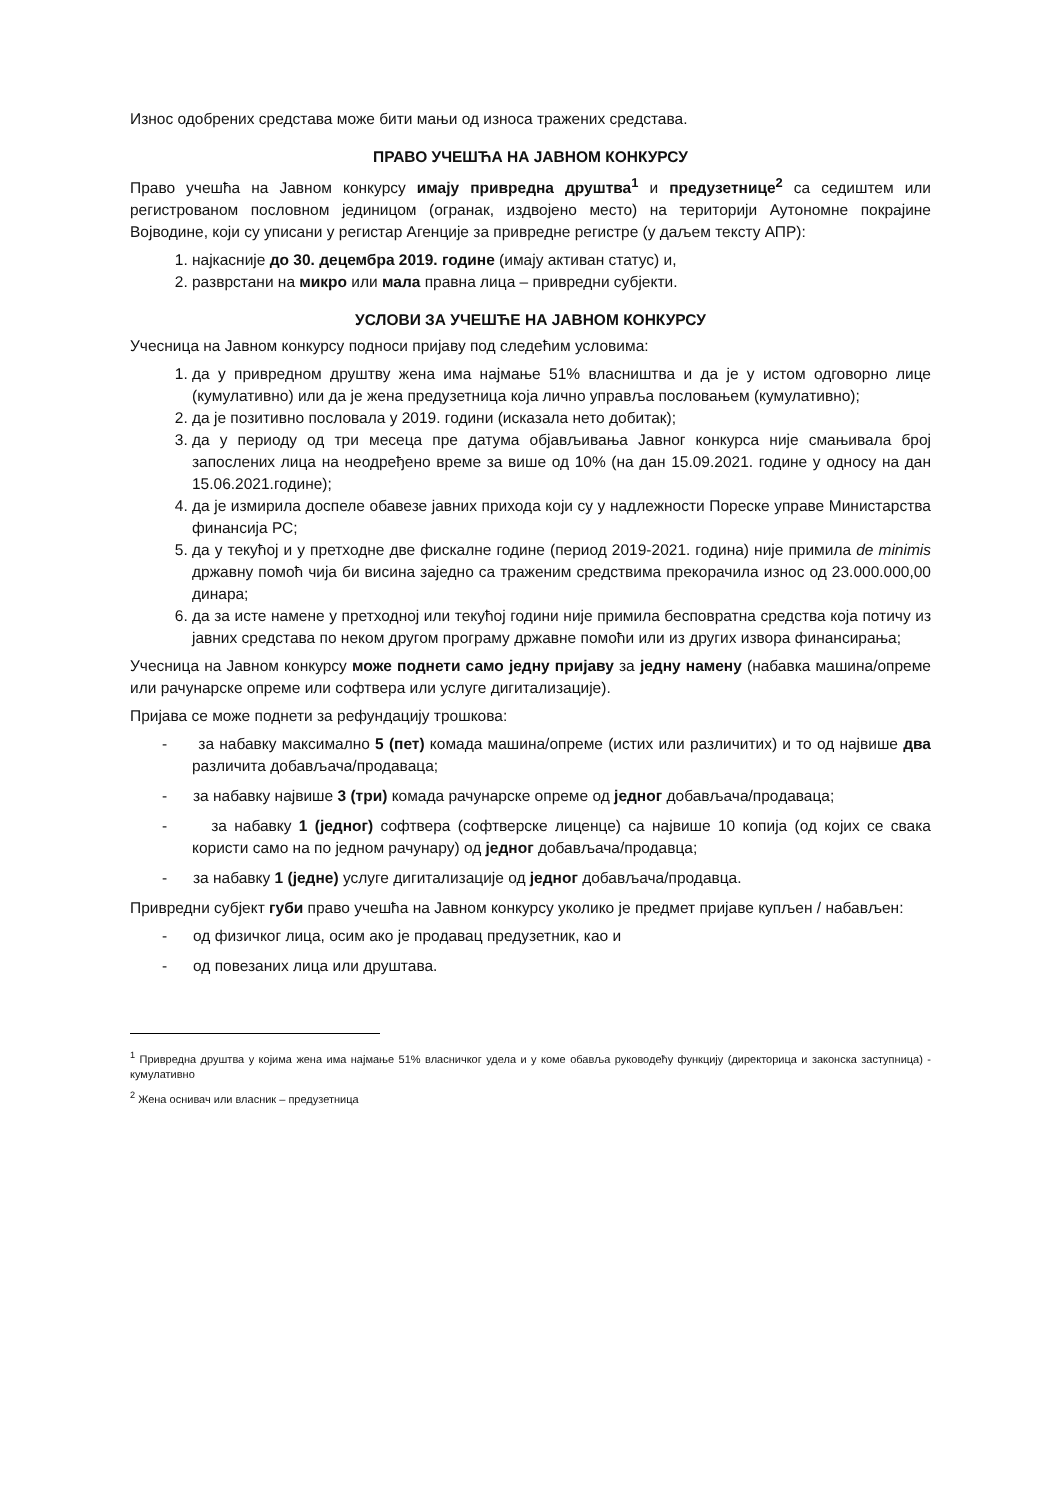Износ одобрених средстава може бити мањи од износа тражених средстава.
ПРАВО УЧЕШЋА НА ЈАВНОМ КОНКУРСУ
Право учешћа на Јавном конкурсу имају привредна друштва<sup>1</sup> и предузетнице<sup>2</sup> са седиштем или регистрованом пословном јединицом (огранак, издвојено место) на територији Аутономне покрајине Војводине, који су уписани у регистар Агенције за привредне регистре (у даљем тексту АПР):
1. најкасније до 30. децембра 2019. године (имају активан статус) и,
2. разврстани на микро или мала правна лица – привредни субјекти.
УСЛОВИ ЗА УЧЕШЋЕ НА ЈАВНОМ КОНКУРСУ
Учесница на Јавном конкурсу подноси пријаву под следећим условима:
1. да у привредном друштву жена има најмање 51% власништва и да је у истом одговорно лице (кумулативно) или да је жена предузетница која лично управља пословањем (кумулативно);
2. да је позитивно пословала у 2019. години (исказала нето добитак);
3. да у периоду од три месеца пре датума објављивања Јавног конкурса није смањивала број запослених лица на неодређено време за више од 10% (на дан 15.09.2021. године у односу на дан 15.06.2021.године);
4. да је измирила доспеле обавезе јавних прихода који су у надлежности Пореске управе Министарства финансија РС;
5. да у текућој и у претходне две фискалне године (период 2019-2021. година) није примила de minimis државну помоћ чија би висина заједно са траженим средствима прекорачила износ од 23.000.000,00 динара;
6. да за исте намене у претходној или текућој години није примила бесповратна средства која потичу из јавних средстава по неком другом програму државне помоћи или из других извора финансирања;
Учесница на Јавном конкурсу може поднети само једну пријаву за једну намену (набавка машина/опреме или рачунарске опреме или софтвера или услуге дигитализације).
Пријава се може поднети за рефундацију трошкова:
- за набавку максимално 5 (пет) комада машина/опреме (истих или различитих) и то од највише два различита добављача/продаваца;
- за набавку највише 3 (три) комада рачунарске опреме од једног добављача/продаваца;
- за набавку 1 (једног) софтвера (софтверске лиценце) са највише 10 копија (од којих се свака користи само на по једном рачунару) од једног добављача/продавца;
- за набавку 1 (једне) услуге дигитализације од једног добављача/продавца.
Привредни субјект губи право учешћа на Јавном конкурсу уколико је предмет пријаве купљен / набављен:
- од физичког лица, осим ако је продавац предузетник, као и
- од повезаних лица или друштава.
<sup>1</sup> Привредна друштва у којима жена има најмање 51% власничког удела и у коме обавља руководећу функцију (директорица и законска заступница) - кумулативно
<sup>2</sup> Жена оснивач или власник – предузетница